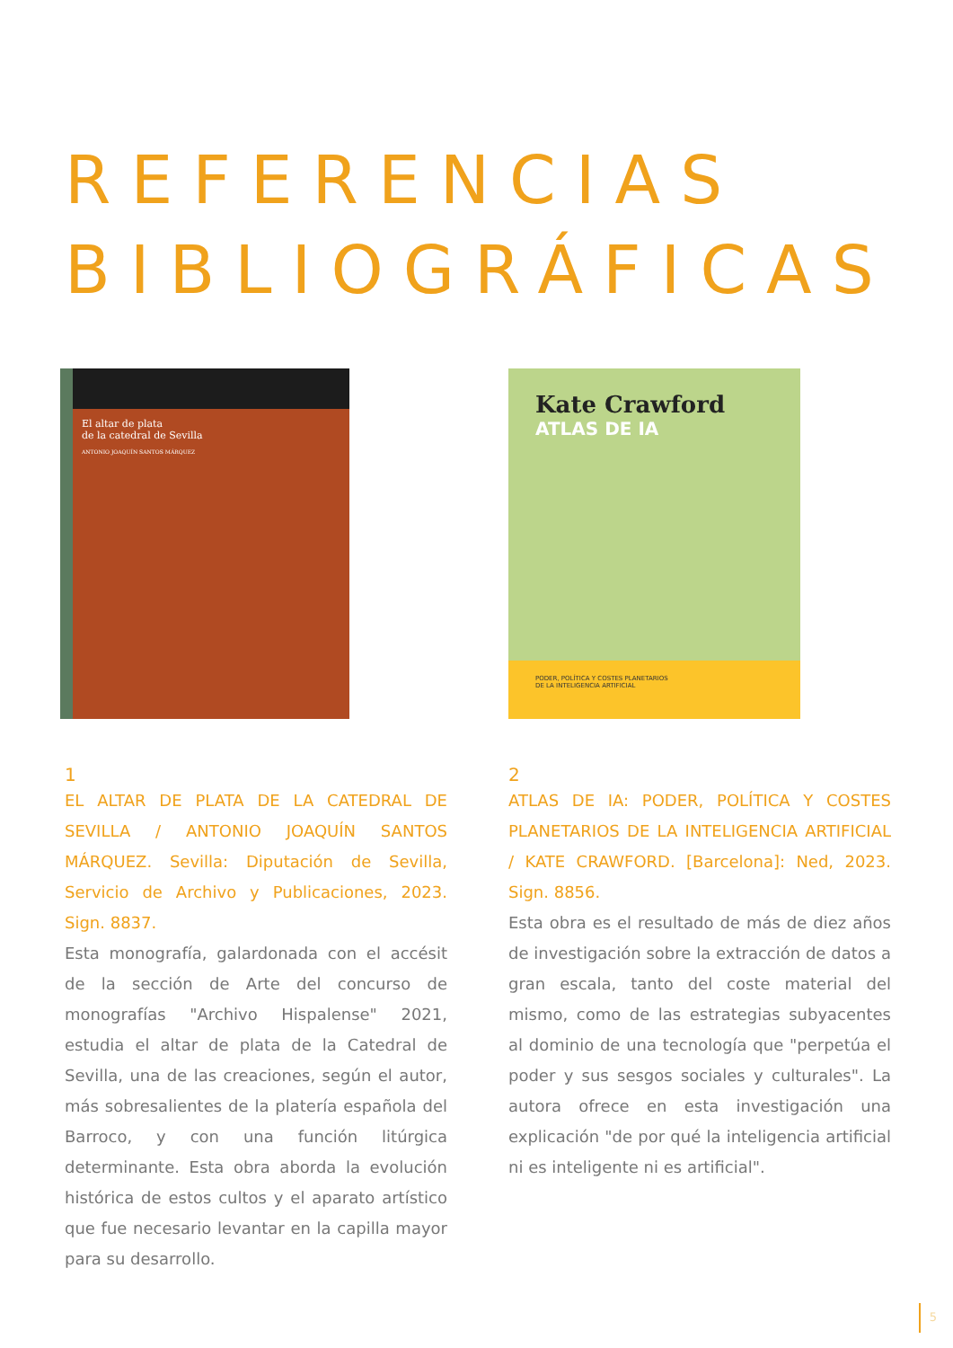REFERENCIAS
BIBLIOGRÁFICAS
El altar de plata
de la catedral de Sevilla
ANTONIO JOAQUÍN SANTOS MÁRQUEZ
1
EL ALTAR DE PLATA DE LA CATEDRAL DE SEVILLA / ANTONIO JOAQUÍN SANTOS MÁRQUEZ. Sevilla: Diputación de Sevilla, Servicio de Archivo y Publicaciones, 2023. Sign. 8837.
Esta monografía, galardonada con el accésit de la sección de Arte del concurso de monografías "Archivo Hispalense" 2021, estudia el altar de plata de la Catedral de Sevilla, una de las creaciones, según el autor, más sobresalientes de la platería española del Barroco, y con una función litúrgica determinante. Esta obra aborda la evolución histórica de estos cultos y el aparato artístico que fue necesario levantar en la capilla mayor para su desarrollo.
Kate Crawford
ATLAS DE IA
PODER, POLÍTICA Y COSTES PLANETARIOS
DE LA INTELIGENCIA ARTIFICIAL
2
ATLAS DE IA: PODER, POLÍTICA Y COSTES PLANETARIOS DE LA INTELIGENCIA ARTIFICIAL / KATE CRAWFORD. [Barcelona]: Ned, 2023. Sign. 8856.
Esta obra es el resultado de más de diez años de investigación sobre la extracción de datos a gran escala, tanto del coste material del mismo, como de las estrategias subyacentes al dominio de una tecnología que "perpetúa el poder y sus sesgos sociales y culturales". La autora ofrece en esta investigación una explicación "de por qué la inteligencia artificial ni es inteligente ni es artificial".
5